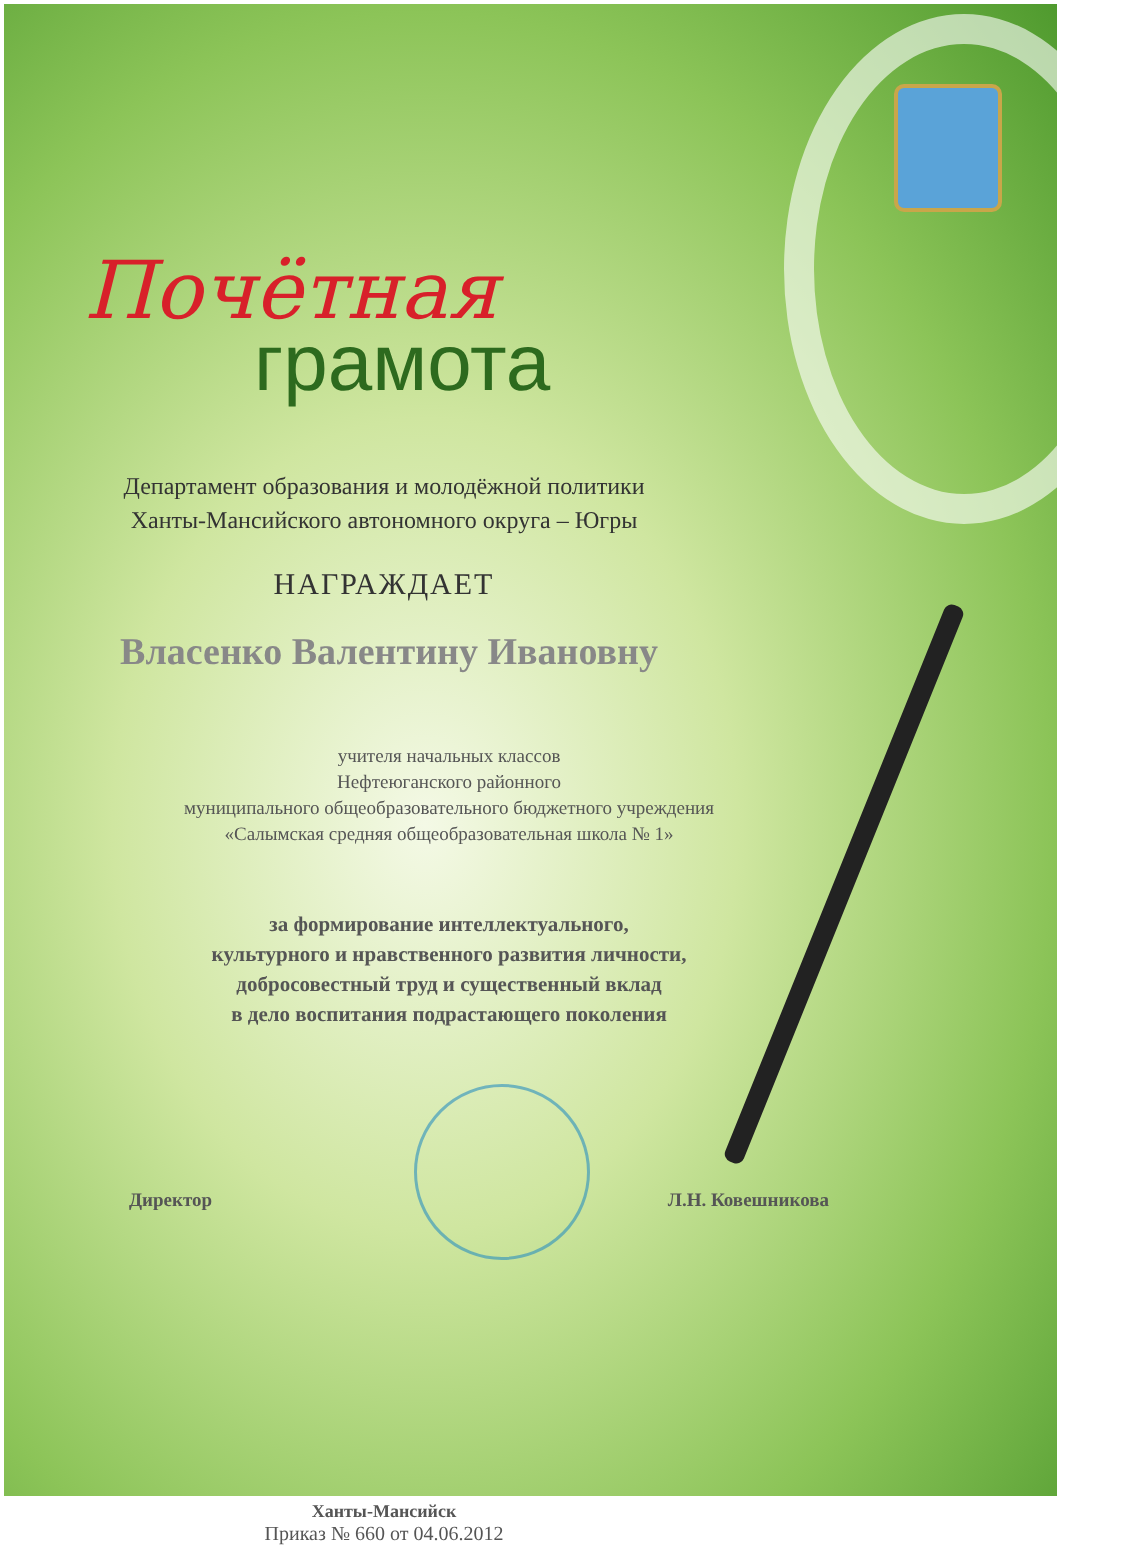Почётная
грамота
Департамент образования и молодёжной политики
Ханты-Мансийского автономного округа – Югры
НАГРАЖДАЕТ
Власенко Валентину Ивановну
учителя начальных классов
Нефтеюганского районного
муниципального общеобразовательного бюджетного учреждения
«Салымская средняя общеобразовательная школа № 1»
за формирование интеллектуального,
культурного и нравственного развития личности,
добросовестный труд и существенный вклад
в дело воспитания подрастающего поколения
Директор Л.Н. Ковешникова
Ханты-Мансийск
Приказ № 660 от 04.06.2012